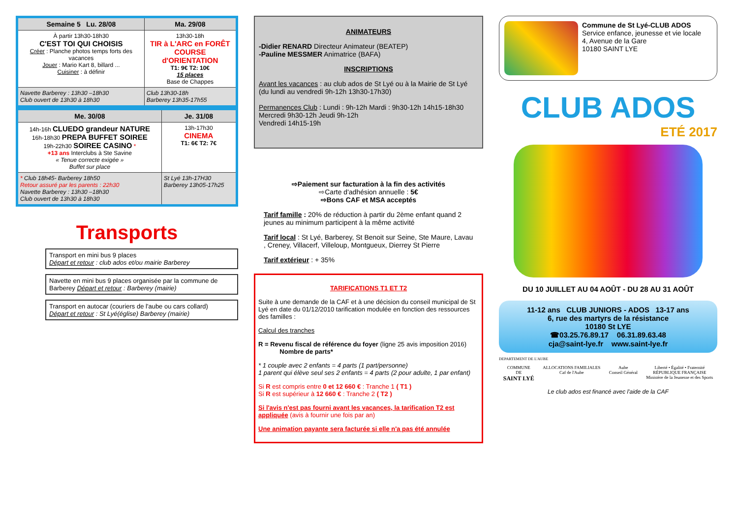| Semaine 5 Lu. 28/08 | Ma. 29/08 |
| --- | --- |
| À partir 13h30-18h30 C'EST TOI QUI CHOISIS Créer : Planche photos temps forts des vacances Jouer : Mario Kart 8, billard ... Cuisiner : à définir | 13h30-18h TIR à L'ARC en FORÊT COURSE d'ORIENTATION T1: 9€ T2: 10€ 15 places Base de Chappes |
| Navette Barberey : 13h30 –18h30 Club ouvert de 13h30 à 18h30 | Club 13h30-18h Barberey 13h35-17h55 |
| Me. 30/08 | Je. 31/08 |
| --- | --- |
| 14h-16h CLUEDO grandeur NATURE 16h-18h30 PREPA BUFFET SOIREE 19h-22h30 SOIREE CASINO * +13 ans Interclubs à Ste Savine « Tenue correcte exigée » Buffet sur place | 13h-17h30 CINEMA T1: 6€ T2: 7€ |
| * Club 18h45- Barberey 18h50 Retour assuré par les parents : 22h30 Navette Barberey : 13h30 –18h30 Club ouvert de 13h30 à 18h30 | St Lyé 13h-17H30 Barberey 13h05-17h25 |
Transports
Transport en mini bus 9 places
Départ et retour : club ados et/ou mairie Barberey
Navette en mini bus 9 places organisée par la commune de Barberey Départ et retour : Barberey (mairie)
Transport en autocar (couriers de l'aube ou cars collard)
Départ et retour : St Lyé(église) Barberey (mairie)
ANIMATEURS
-Didier RENARD Directeur Animateur (BEATEP)
-Pauline MESSMER Animatrice (BAFA)
INSCRIPTIONS
Avant les vacances : au club ados de St Lyé ou à la Mairie de St Lyé
(du lundi au vendredi 9h-12h 13h30-17h30)
Permanences Club : Lundi : 9h-12h Mardi : 9h30-12h 14h15-18h30
Mercredi 9h30-12h Jeudi 9h-12h
Vendredi 14h15-19h
⇨Paiement sur facturation à la fin des activités
⇨Carte d'adhésion annuelle : 5€
⇨Bons CAF et MSA acceptés
Tarif famille : 20% de réduction à partir du 2ème enfant quand 2 jeunes au minimum participent à la même activité
Tarif local : St Lyé, Barberey, St Benoit sur Seine, Ste Maure, Lavau , Creney, Villacerf, Villeloup, Montgueux, Dierrey St Pierre
Tarif extérieur : + 35%
TARIFICATIONS T1 ET T2
Suite à une demande de la CAF et à une décision du conseil municipal de St Lyé en date du 01/12/2010 tarification modulée en fonction des ressources des familles :
Calcul des tranches
R = Revenu fiscal de référence du foyer (ligne 25 avis imposition 2016)
Nombre de parts*
* 1 couple avec 2 enfants = 4 parts (1 part/personne)
1 parent qui élève seul ses 2 enfants = 4 parts (2 pour adulte, 1 par enfant)
Si R est compris entre 0 et 12 660 € : Tranche 1 ( T1 )
Si R est supérieur à 12 660 € : Tranche 2 ( T2 )
Si l'avis n'est pas fourni avant les vacances, la tarification T2 est appliquée (avis à fournir une fois par an)
Une animation payante sera facturée si elle n'a pas été annulée
Commune de St Lyé-CLUB ADOS
Service enfance, jeunesse et vie locale
4, Avenue de la Gare
10180 SAINT LYE
CLUB ADOS
ETÉ 2017
DU 10 JUILLET AU 04 AOÛT - DU 28 AU 31 AOÛT
11-12 ans CLUB JUNIORS - ADOS 13-17 ans
6, rue des martyrs de la résistance
10180 St LYE
☎03.25.76.89.17 06.31.89.63.48
cja@saint-lye.fr www.saint-lye.fr
DEPARTEMENT DE L'AUBE
COMMUNE
DE
SAINT LYÉ
ALLOCATIONS FAMILIALES
Caf de l'Aube
Aube
Conseil Général
Liberté • Égalité • Fraternité
RÉPUBLIQUE FRANÇAISE
Ministère de la Jeunesse et des Sports
Le club ados est financé avec l'aide de la CAF